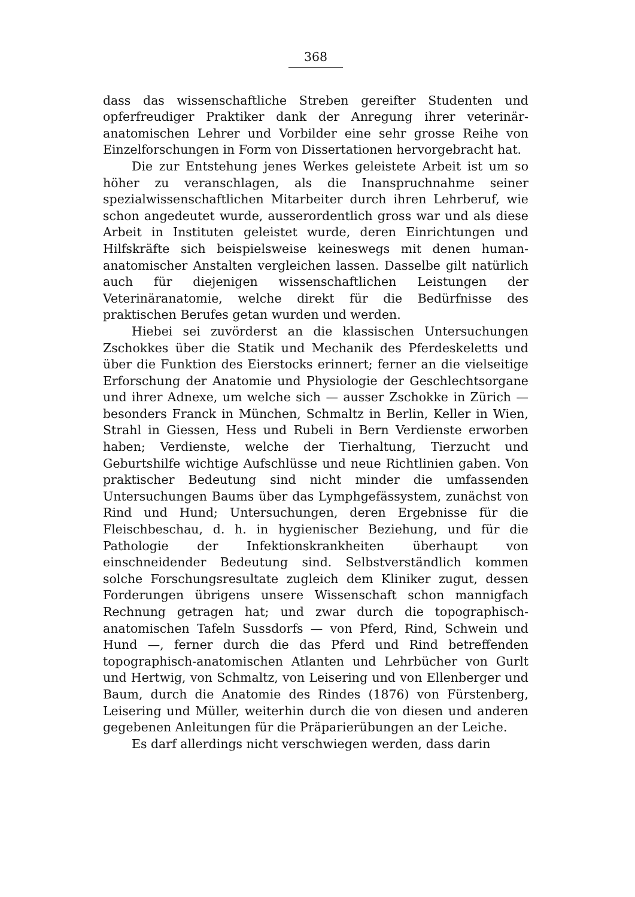368
dass das wissenschaftliche Streben gereifter Studenten und opferfreudiger Praktiker dank der Anregung ihrer veterinär-anatomischen Lehrer und Vorbilder eine sehr grosse Reihe von Einzelforschungen in Form von Dissertationen hervorgebracht hat.
Die zur Entstehung jenes Werkes geleistete Arbeit ist um so höher zu veranschlagen, als die Inanspruchnahme seiner spezialwissenschaftlichen Mitarbeiter durch ihren Lehrberuf, wie schon angedeutet wurde, ausserordentlich gross war und als diese Arbeit in Instituten geleistet wurde, deren Einrichtungen und Hilfskräfte sich beispielsweise keineswegs mit denen human-anatomischer Anstalten vergleichen lassen. Dasselbe gilt natürlich auch für diejenigen wissenschaftlichen Leistungen der Veterinäranatomie, welche direkt für die Bedürfnisse des praktischen Berufes getan wurden und werden.
Hiebei sei zuvörderst an die klassischen Untersuchungen Zschokkes über die Statik und Mechanik des Pferdeskeletts und über die Funktion des Eierstocks erinnert; ferner an die vielseitige Erforschung der Anatomie und Physiologie der Geschlechtsorgane und ihrer Adnexe, um welche sich — ausser Zschokke in Zürich — besonders Franck in München, Schmaltz in Berlin, Keller in Wien, Strahl in Giessen, Hess und Rubeli in Bern Verdienste erworben haben; Verdienste, welche der Tierhaltung, Tierzucht und Geburtshilfe wichtige Aufschlüsse und neue Richtlinien gaben. Von praktischer Bedeutung sind nicht minder die umfassenden Untersuchungen Baums über das Lymphgefässystem, zunächst von Rind und Hund; Untersuchungen, deren Ergebnisse für die Fleischbeschau, d. h. in hygienischer Beziehung, und für die Pathologie der Infektionskrankheiten überhaupt von einschneidender Bedeutung sind. Selbstverständlich kommen solche Forschungsresultate zugleich dem Kliniker zugut, dessen Forderungen übrigens unsere Wissenschaft schon mannigfach Rechnung getragen hat; und zwar durch die topographisch-anatomischen Tafeln Sussdorfs — von Pferd, Rind, Schwein und Hund —, ferner durch die das Pferd und Rind betreffenden topographisch-anatomischen Atlanten und Lehrbücher von Gurlt und Hertwig, von Schmaltz, von Leisering und von Ellenberger und Baum, durch die Anatomie des Rindes (1876) von Fürstenberg, Leisering und Müller, weiterhin durch die von diesen und anderen gegebenen Anleitungen für die Präparierübungen an der Leiche.
Es darf allerdings nicht verschwiegen werden, dass darin